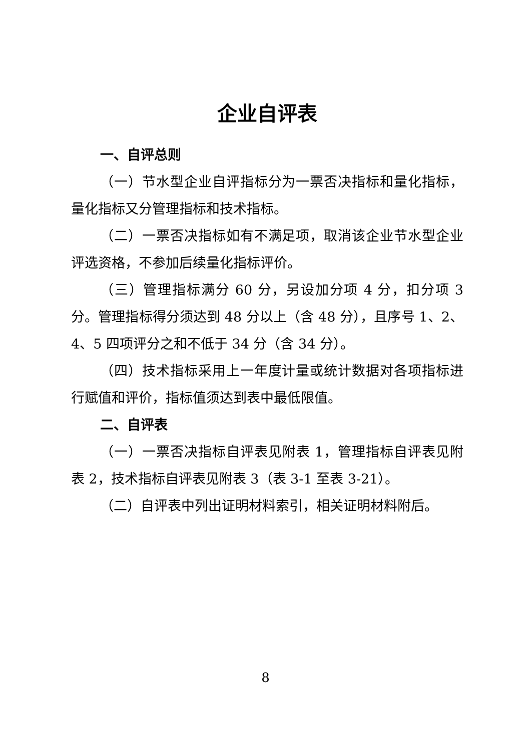企业自评表
一、自评总则
（一）节水型企业自评指标分为一票否决指标和量化指标，量化指标又分管理指标和技术指标。
（二）一票否决指标如有不满足项，取消该企业节水型企业评选资格，不参加后续量化指标评价。
（三）管理指标满分 60 分，另设加分项 4 分，扣分项 3 分。管理指标得分须达到 48 分以上（含 48 分），且序号 1、2、4、5 四项评分之和不低于 34 分（含 34 分）。
（四）技术指标采用上一年度计量或统计数据对各项指标进行赋值和评价，指标值须达到表中最低限值。
二、自评表
（一）一票否决指标自评表见附表 1，管理指标自评表见附表 2，技术指标自评表见附表 3（表 3-1 至表 3-21）。
（二）自评表中列出证明材料索引，相关证明材料附后。
8